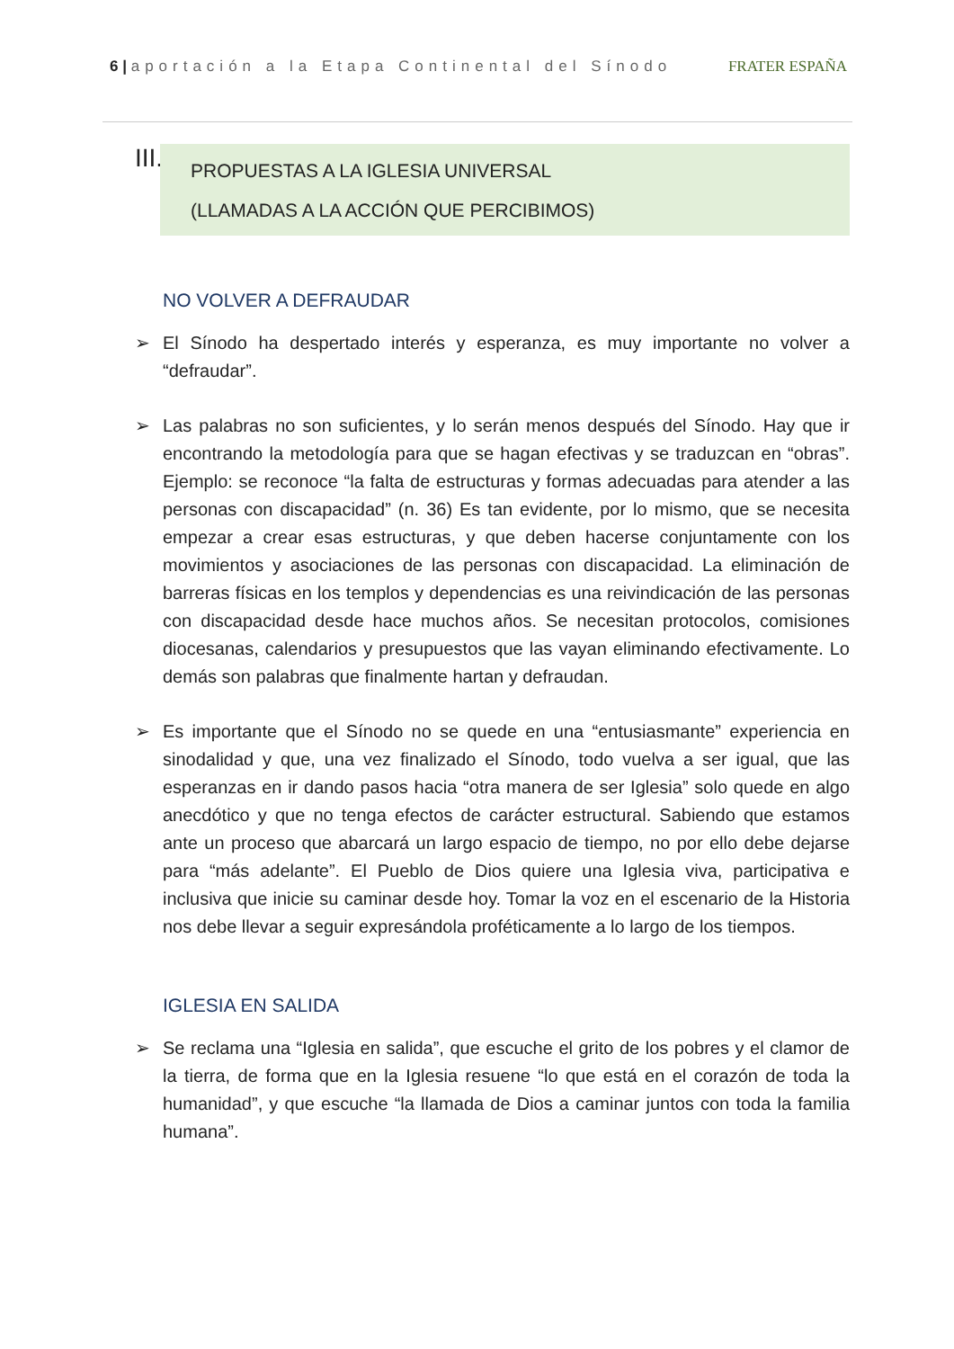6 | aportación a la Etapa Continental del Sínodo FRATER ESPAÑA
III.
PROPUESTAS A LA IGLESIA UNIVERSAL
(LLAMADAS A LA ACCIÓN QUE PERCIBIMOS)
NO VOLVER A DEFRAUDAR
➢ El Sínodo ha despertado interés y esperanza, es muy importante no volver a “defraudar”.
➢ Las palabras no son suficientes, y lo serán menos después del Sínodo. Hay que ir encontrando la metodología para que se hagan efectivas y se traduzcan en “obras”. Ejemplo: se reconoce “la falta de estructuras y formas adecuadas para atender a las personas con discapacidad” (n. 36) Es tan evidente, por lo mismo, que se necesita empezar a crear esas estructuras, y que deben hacerse conjuntamente con los movimientos y asociaciones de las personas con discapacidad. La eliminación de barreras físicas en los templos y dependencias es una reivindicación de las personas con discapacidad desde hace muchos años. Se necesitan protocolos, comisiones diocesanas, calendarios y presupuestos que las vayan eliminando efectivamente. Lo demás son palabras que finalmente hartan y defraudan.
➢ Es importante que el Sínodo no se quede en una “entusiasmante” experiencia en sinodalidad y que, una vez finalizado el Sínodo, todo vuelva a ser igual, que las esperanzas en ir dando pasos hacia “otra manera de ser Iglesia” solo quede en algo anecdótico y que no tenga efectos de carácter estructural. Sabiendo que estamos ante un proceso que abarcará un largo espacio de tiempo, no por ello debe dejarse para “más adelante”. El Pueblo de Dios quiere una Iglesia viva, participativa e inclusiva que inicie su caminar desde hoy. Tomar la voz en el escenario de la Historia nos debe llevar a seguir expresándola proféticamente a lo largo de los tiempos.
IGLESIA EN SALIDA
➢ Se reclama una “Iglesia en salida”, que escuche el grito de los pobres y el clamor de la tierra, de forma que en la Iglesia resuene “lo que está en el corazón de toda la humanidad”, y que escuche “la llamada de Dios a caminar juntos con toda la familia humana”.